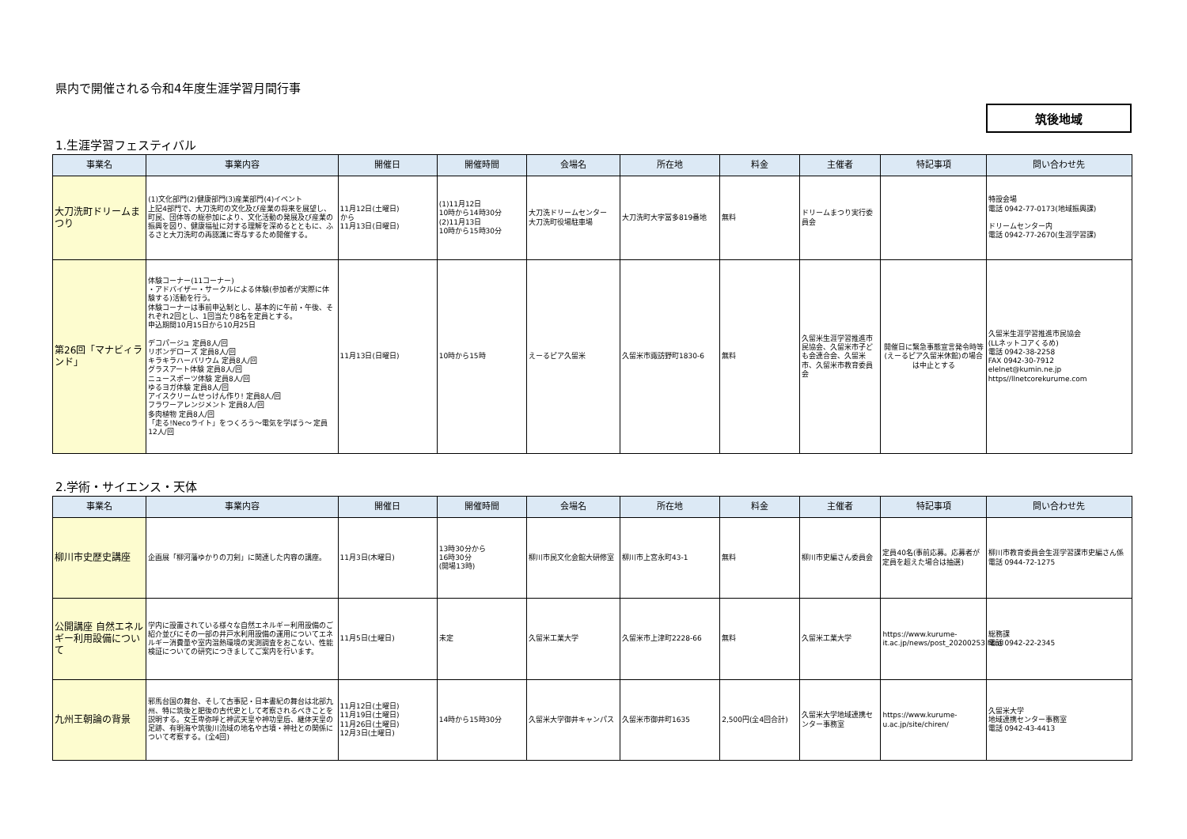県内で開催される令和4年度生涯学習月間行事
筑後地域
1.生涯学習フェスティバル
| 事業名 | 事業内容 | 開催日 | 開催時間 | 会場名 | 所在地 | 料金 | 主催者 | 特記事項 | 問い合わせ先 |
| --- | --- | --- | --- | --- | --- | --- | --- | --- | --- |
| 大刀洗町ドリームまつり | (1)文化部門(2)健康部門(3)産業部門(4)イベント 上記4部門で、大刀洗町の文化及び産業の将来を展望し、町民、団体等の総参加により、文化活動の発展及び産業の振興を図り、健康福祉に対する理解を深めるとともに、ふるさと大刀洗町の再認識に寄与するため開催する。 | 11月12日(土曜日) から 11月13日(日曜日) | (1)11月12日 10時から14時30分 (2)11月13日 10時から15時30分 | 大刀洗ドリームセンター 大刀洗町役場駐車場 | 大刀洗町大字冨多819番地 | 無料 | ドリームまつり実行委員会 | | 特設会場 電話 0942-77-0173(地域振興課) ドリームセンター内 電話 0942-77-2670(生涯学習課) |
| 第26回「マナビィランド」 | 体験コーナー(11コーナー) ・アドバイザー・サークルによる体験(参加者が実際に体験する)活動を行う。 体験コーナーは事前申込制とし、基本的に午前・午後、それぞれ2回とし、1回当たり8名を定員とする。 申込期間10月15日から10月25日 デコパージュ 定員8人/回 リボンデローズ 定員8人/回 キラキラハーバリウム 定員8人/回 グラスアート体験 定員8人/回 ニュースポーツ体験 定員8人/回 ゆるヨガ体験 定員8人/回 アイスクリームせっけん作り! 定員8人/回 フラワーアレンジメント 定員8人/回 多肉植物 定員8人/回 「走る!Necoライト」をつくろう～電気を学ぼう～ 定員12人/回 | 11月13日(日曜日) | 10時から15時 | えーるピア久留米 | 久留米市諏訪野町1830-6 | 無料 | 久留米生涯学習推進市民協会、久留米市子ども会連合会、久留米市、久留米市教育委員会 | 開催日に緊急事態宣言発令時等(えーるピア久留米休館)の場合は中止とする | 久留米生涯学習推進市民協会 (LLネットコアくるめ) 電話 0942-38-2258 FAX 0942-30-7912 elelnet@kumin.ne.jp https//llnetcorekurume.com |
2.学術・サイエンス・天体
| 事業名 | 事業内容 | 開催日 | 開催時間 | 会場名 | 所在地 | 料金 | 主催者 | 特記事項 | 問い合わせ先 |
| --- | --- | --- | --- | --- | --- | --- | --- | --- | --- |
| 柳川市史歴史講座 | 企画展「柳河藩ゆかりの刀剣」に関連した内容の講座。 | 11月3日(木曜日) | 13時30分から 16時30分 (開場13時) | 柳川市民文化会館大研修室 | 柳川市上宮永町43-1 | 無料 | 柳川市史編さん委員会 | 定員40名(事前応募。応募者が定員を超えた場合は抽選) | 柳川市教育委員会生涯学習課市史編さん係 電話 0944-72-1275 |
| 公開講座 自然エネルギー利用設備について | 学内に設置されている様々な自然エネルギー利用設備のご紹介並びにその一部の井戸水利用設備の運用についてエネルギー消費量や室内温熱環境の実測調査をおこない、性能検証についての研究につきましてご案内を行います。 | 11月5日(土曜日) | 未定 | 久留米工業大学 | 久留米市上津町2228-66 | 無料 | 久留米工業大学 | https://www.kurume-it.ac.jp/news/post_20200253.html | 総務課 電話 0942-22-2345 |
| 九州王朝論の背景 | 邪馬台国の舞台、そして古事記・日本書紀の舞台は北部九州、特に筑後と肥後の古代史として考察されるべきことを説明する。女王卑弥呼と神武天皇や神功皇后、継体天皇の足跡、有明海や筑後川流域の地名や古墳・神社との関係について考察する。(全4回) | 11月12日(土曜日) 11月19日(土曜日) 11月26日(土曜日) 12月3日(土曜日) | 14時から15時30分 | 久留米大学御井キャンパス | 久留米市御井町1635 | 2,500円(全4回合計) | 久留米大学地域連携センター事務室 | https://www.kurume-u.ac.jp/site/chiren/ | 久留米大学 地域連携センター事務室 電話 0942-43-4413 |